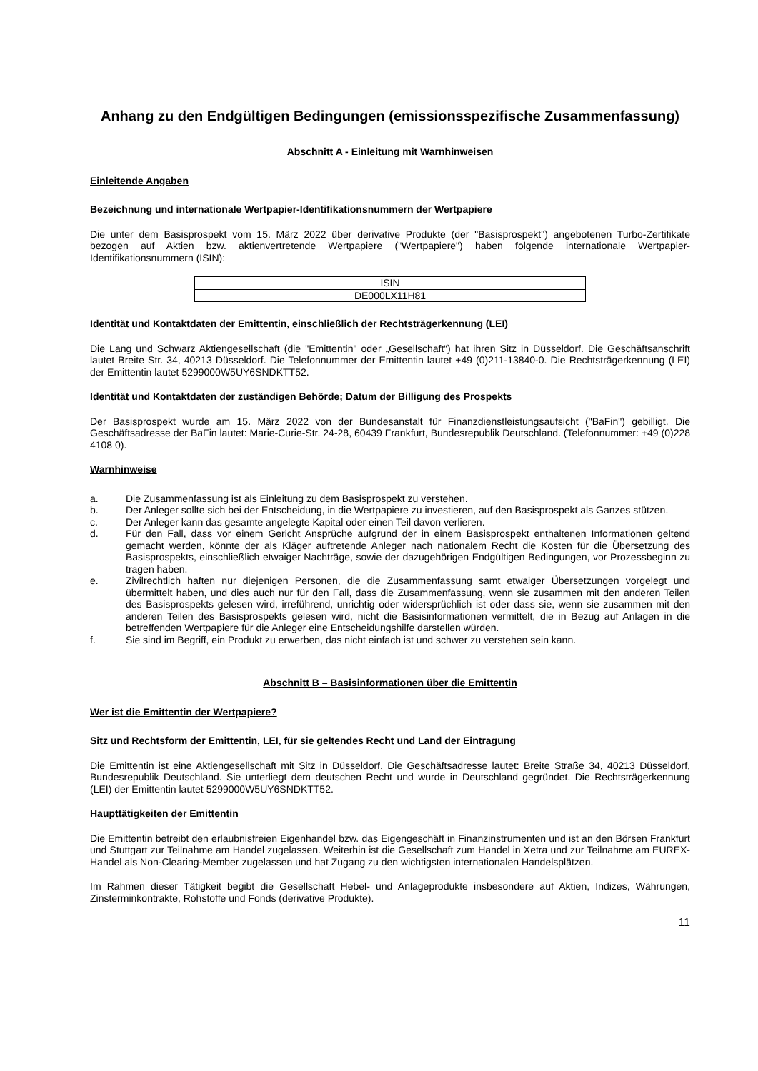Anhang zu den Endgültigen Bedingungen (emissionsspezifische Zusammenfassung)
Abschnitt A - Einleitung mit Warnhinweisen
Einleitende Angaben
Bezeichnung und internationale Wertpapier-Identifikationsnummern der Wertpapiere
Die unter dem Basisprospekt vom 15. März 2022 über derivative Produkte (der "Basisprospekt") angebotenen Turbo-Zertifikate bezogen auf Aktien bzw. aktienvertretende Wertpapiere ("Wertpapiere") haben folgende internationale Wertpapier-Identifikationsnummern (ISIN):
| ISIN |
| DE000LX11H81 |
Identität und Kontaktdaten der Emittentin, einschließlich der Rechtsträgerkennung (LEI)
Die Lang und Schwarz Aktiengesellschaft (die "Emittentin" oder „Gesellschaft“) hat ihren Sitz in Düsseldorf. Die Geschäftsanschrift lautet Breite Str. 34, 40213 Düsseldorf. Die Telefonnummer der Emittentin lautet +49 (0)211-13840-0. Die Rechtsträgerkennung (LEI) der Emittentin lautet 5299000W5UY6SNDKTT52.
Identität und Kontaktdaten der zuständigen Behörde; Datum der Billigung des Prospekts
Der Basisprospekt wurde am 15. März 2022 von der Bundesanstalt für Finanzdienstleistungsaufsicht ("BaFin") gebilligt. Die Geschäftsadresse der BaFin lautet: Marie-Curie-Str. 24-28, 60439 Frankfurt, Bundesrepublik Deutschland. (Telefonnummer: +49 (0)228 4108 0).
Warnhinweise
a. Die Zusammenfassung ist als Einleitung zu dem Basisprospekt zu verstehen.
b. Der Anleger sollte sich bei der Entscheidung, in die Wertpapiere zu investieren, auf den Basisprospekt als Ganzes stützen.
c. Der Anleger kann das gesamte angelegte Kapital oder einen Teil davon verlieren.
d. Für den Fall, dass vor einem Gericht Ansprüche aufgrund der in einem Basisprospekt enthaltenen Informationen geltend gemacht werden, könnte der als Kläger auftretende Anleger nach nationalem Recht die Kosten für die Übersetzung des Basisprospekts, einschließlich etwaiger Nachträge, sowie der dazugehörigen Endgültigen Bedingungen, vor Prozessbeginn zu tragen haben.
e. Zivilrechtlich haften nur diejenigen Personen, die die Zusammenfassung samt etwaiger Übersetzungen vorgelegt und übermittelt haben, und dies auch nur für den Fall, dass die Zusammenfassung, wenn sie zusammen mit den anderen Teilen des Basisprospekts gelesen wird, irreführend, unrichtig oder widersprüchlich ist oder dass sie, wenn sie zusammen mit den anderen Teilen des Basisprospekts gelesen wird, nicht die Basisinformationen vermittelt, die in Bezug auf Anlagen in die betreffenden Wertpapiere für die Anleger eine Entscheidungshilfe darstellen würden.
f. Sie sind im Begriff, ein Produkt zu erwerben, das nicht einfach ist und schwer zu verstehen sein kann.
Abschnitt B – Basisinformationen über die Emittentin
Wer ist die Emittentin der Wertpapiere?
Sitz und Rechtsform der Emittentin, LEI, für sie geltendes Recht und Land der Eintragung
Die Emittentin ist eine Aktiengesellschaft mit Sitz in Düsseldorf. Die Geschäftsadresse lautet: Breite Straße 34, 40213 Düsseldorf, Bundesrepublik Deutschland. Sie unterliegt dem deutschen Recht und wurde in Deutschland gegründet. Die Rechtsträgerkennung (LEI) der Emittentin lautet 5299000W5UY6SNDKTT52.
Haupttätigkeiten der Emittentin
Die Emittentin betreibt den erlaubnisfreien Eigenhandel bzw. das Eigengeschäft in Finanzinstrumenten und ist an den Börsen Frankfurt und Stuttgart zur Teilnahme am Handel zugelassen. Weiterhin ist die Gesellschaft zum Handel in Xetra und zur Teilnahme am EUREX-Handel als Non-Clearing-Member zugelassen und hat Zugang zu den wichtigsten internationalen Handelsplätzen.
Im Rahmen dieser Tätigkeit begibt die Gesellschaft Hebel- und Anlageprodukte insbesondere auf Aktien, Indizes, Währungen, Zinsterminkontrakte, Rohstoffe und Fonds (derivative Produkte).
11